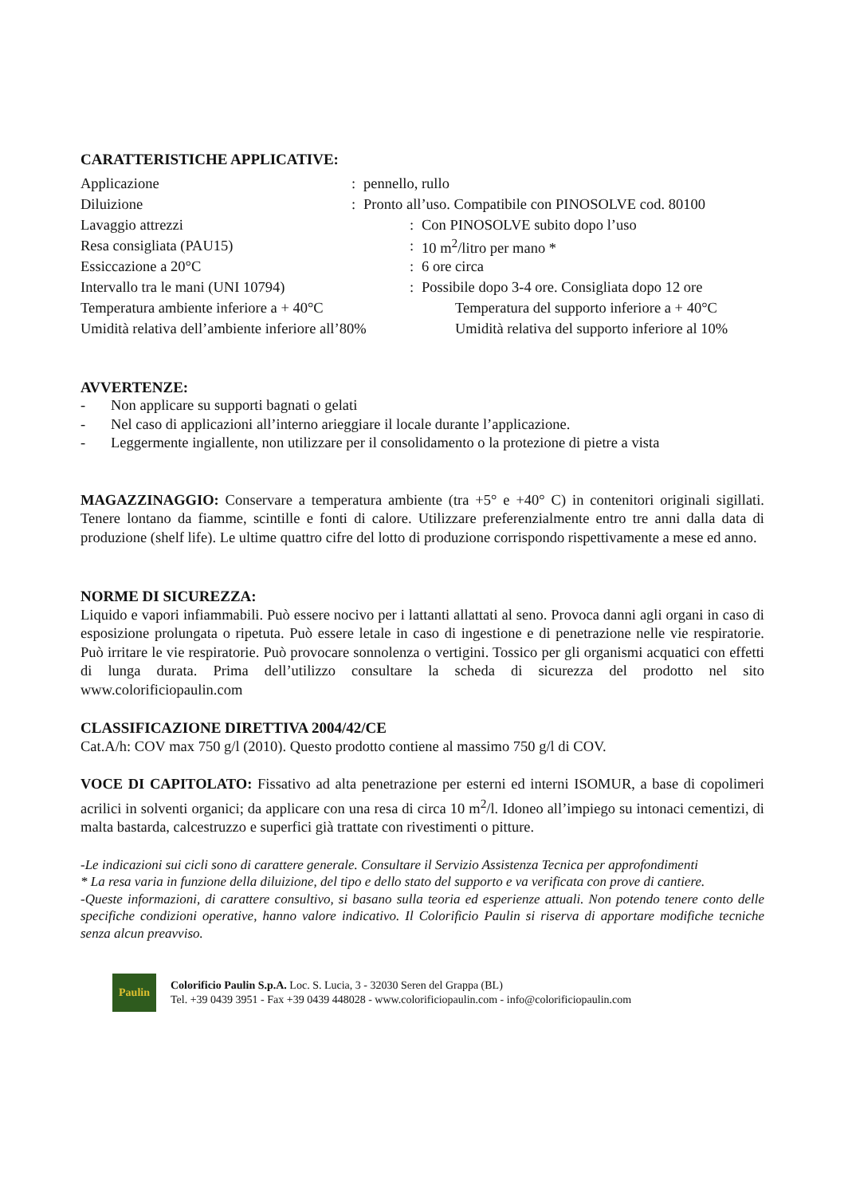CARATTERISTICHE APPLICATIVE:
Applicazione: pennello, rullo
Diluizione: Pronto all’uso. Compatibile con PINOSOLVE cod. 80100
Lavaggio attrezzi: Con PINOSOLVE subito dopo l’uso
Resa consigliata (PAU15): 10 m<sup>2</sup>/litro per mano *
Essiccazione a 20°C: 6 ore circa
Intervallo tra le mani (UNI 10794): Possibile dopo 3-4 ore. Consigliata dopo 12 ore
Temperatura ambiente inferiore a + 40°C Temperatura del supporto inferiore a + 40°C
Umidità relativa dell’ambiente inferiore all’80% Umidità relativa del supporto inferiore al 10%
AVVERTENZE:
- Non applicare su supporti bagnati o gelati
- Nel caso di applicazioni all’interno arieggiare il locale durante l’applicazione.
- Leggermente ingiallente, non utilizzare per il consolidamento o la protezione di pietre a vista
MAGAZZINAGGIO: Conservare a temperatura ambiente (tra +5° e +40° C) in contenitori originali sigillati. Tenere lontano da fiamme, scintille e fonti di calore. Utilizzare preferenzialmente entro tre anni dalla data di produzione (shelf life). Le ultime quattro cifre del lotto di produzione corrispondo rispettivamente a mese ed anno.
NORME DI SICUREZZA:
Liquido e vapori infiammabili. Può essere nocivo per i lattanti allattati al seno. Provoca danni agli organi in caso di esposizione prolungata o ripetuta. Può essere letale in caso di ingestione e di penetrazione nelle vie respiratorie. Può irritare le vie respiratorie. Può provocare sonnolenza o vertigini. Tossico per gli organismi acquatici con effetti di lunga durata. Prima dell’utilizzo consultare la scheda di sicurezza del prodotto nel sito www.colorificiopaulin.com
CLASSIFICAZIONE DIRETTIVA 2004/42/CE
Cat.A/h: COV max 750 g/l (2010). Questo prodotto contiene al massimo 750 g/l di COV.
VOCE DI CAPITOLATO: Fissativo ad alta penetrazione per esterni ed interni ISOMUR, a base di copolimeri acrilici in solventi organici; da applicare con una resa di circa 10 m<sup>2</sup>/l. Idoneo all’impiego su intonaci cementizi, di malta bastarda, calcestruzzo e superfici già trattate con rivestimenti o pitture.
-Le indicazioni sui cicli sono di carattere generale. Consultare il Servizio Assistenza Tecnica per approfondimenti
* La resa varia in funzione della diluizione, del tipo e dello stato del supporto e va verificata con prove di cantiere.
-Queste informazioni, di carattere consultivo, si basano sulla teoria ed esperienze attuali. Non potendo tenere conto delle specifiche condizioni operative, hanno valore indicativo. Il Colorificio Paulin si riserva di apportare modifiche tecniche senza alcun preavviso.
Paulin
Colorificio Paulin S.p.A. Loc. S. Lucia, 3 - 32030 Seren del Grappa (BL)
Tel. +39 0439 3951 - Fax +39 0439 448028 - www.colorificiopaulin.com - info@colorificiopaulin.com